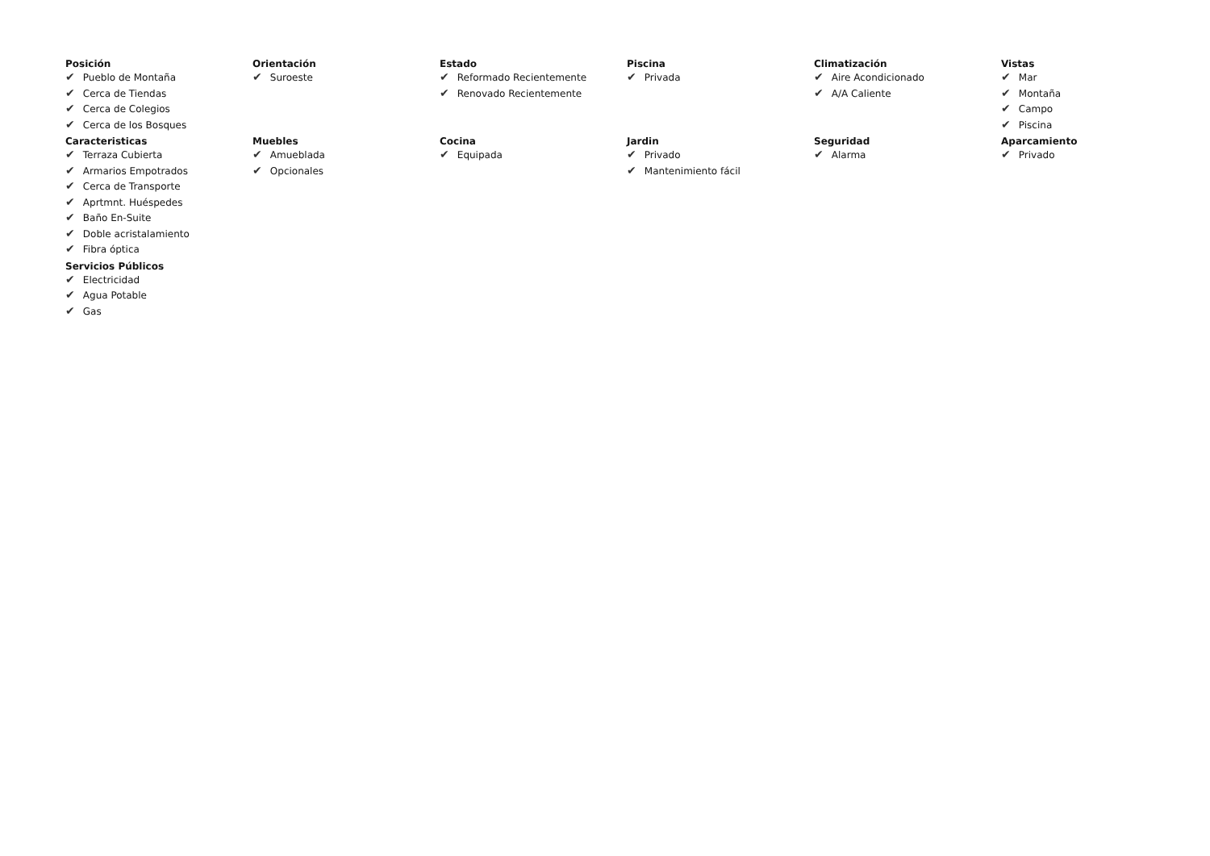Posición
✔ Pueblo de Montaña
✔ Cerca de Tiendas
✔ Cerca de Colegios
✔ Cerca de los Bosques
Orientación
✔ Suroeste
Estado
✔ Reformado Recientemente
✔ Renovado Recientemente
Piscina
✔ Privada
Climatización
✔ Aire Acondicionado
✔ A/A Caliente
Vistas
✔ Mar
✔ Montaña
✔ Campo
✔ Piscina
Caracteristicas
✔ Terraza Cubierta
✔ Armarios Empotrados
✔ Cerca de Transporte
✔ Aprtmnt. Huéspedes
✔ Baño En-Suite
✔ Doble acristalamiento
✔ Fibra óptica
Muebles
✔ Amueblada
✔ Opcionales
Cocina
✔ Equipada
Jardin
✔ Privado
✔ Mantenimiento fácil
Seguridad
✔ Alarma
Aparcamiento
✔ Privado
Servicios Públicos
✔ Electricidad
✔ Agua Potable
✔ Gas